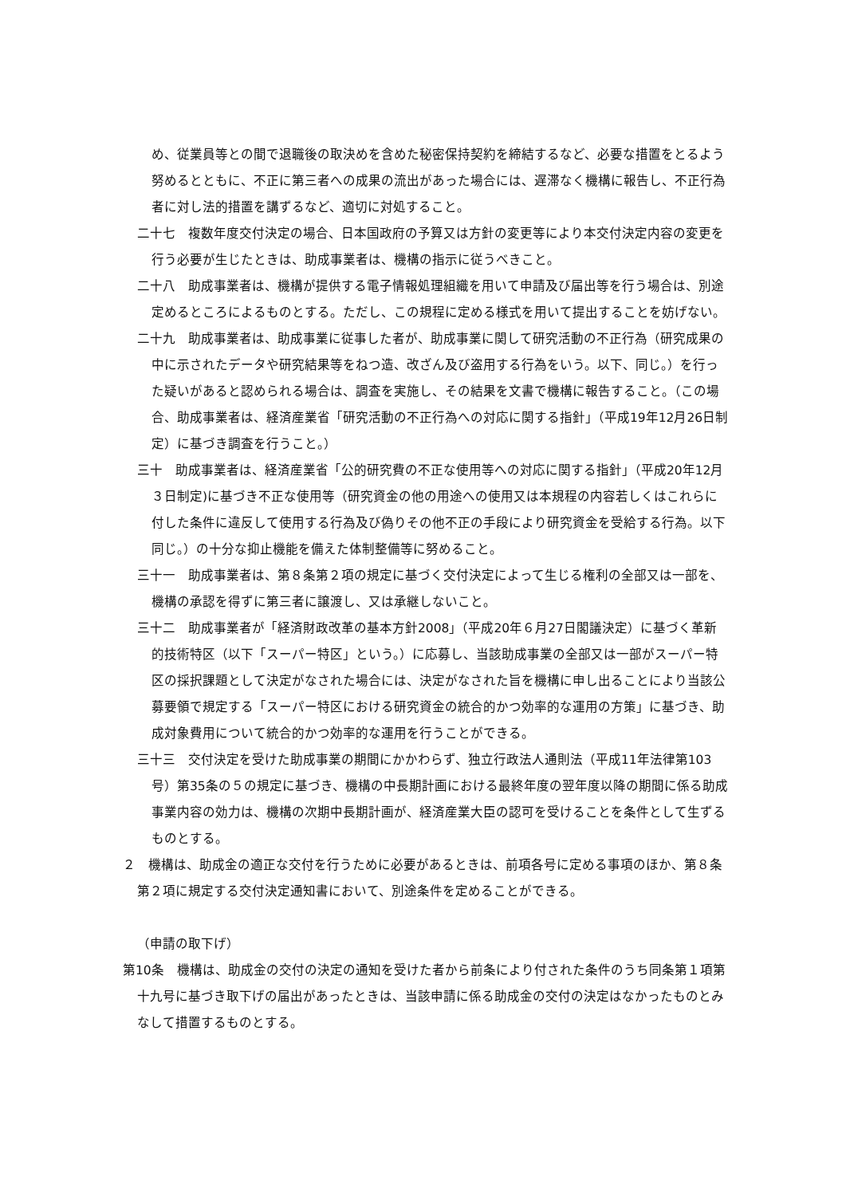め、従業員等との間で退職後の取決めを含めた秘密保持契約を締結するなど、必要な措置をとるよう努めるとともに、不正に第三者への成果の流出があった場合には、遅滞なく機構に報告し、不正行為者に対し法的措置を講ずるなど、適切に対処すること。
二十七　複数年度交付決定の場合、日本国政府の予算又は方針の変更等により本交付決定内容の変更を行う必要が生じたときは、助成事業者は、機構の指示に従うべきこと。
二十八　助成事業者は、機構が提供する電子情報処理組織を用いて申請及び届出等を行う場合は、別途定めるところによるものとする。ただし、この規程に定める様式を用いて提出することを妨げない。
二十九　助成事業者は、助成事業に従事した者が、助成事業に関して研究活動の不正行為（研究成果の中に示されたデータや研究結果等をねつ造、改ざん及び盗用する行為をいう。以下、同じ。）を行った疑いがあると認められる場合は、調査を実施し、その結果を文書で機構に報告すること。（この場合、助成事業者は、経済産業省「研究活動の不正行為への対応に関する指針」（平成19年12月26日制定）に基づき調査を行うこと。）
三十　助成事業者は、経済産業省「公的研究費の不正な使用等への対応に関する指針」（平成20年12月３日制定)に基づき不正な使用等（研究資金の他の用途への使用又は本規程の内容若しくはこれらに付した条件に違反して使用する行為及び偽りその他不正の手段により研究資金を受給する行為。以下同じ。）の十分な抑止機能を備えた体制整備等に努めること。
三十一　助成事業者は、第８条第２項の規定に基づく交付決定によって生じる権利の全部又は一部を、機構の承認を得ずに第三者に譲渡し、又は承継しないこと。
三十二　助成事業者が「経済財政改革の基本方針2008」（平成20年６月27日閣議決定）に基づく革新的技術特区（以下「スーパー特区」という。）に応募し、当該助成事業の全部又は一部がスーパー特区の採択課題として決定がなされた場合には、決定がなされた旨を機構に申し出ることにより当該公募要領で規定する「スーパー特区における研究資金の統合的かつ効率的な運用の方策」に基づき、助成対象費用について統合的かつ効率的な運用を行うことができる。
三十三　交付決定を受けた助成事業の期間にかかわらず、独立行政法人通則法（平成11年法律第103号）第35条の５の規定に基づき、機構の中長期計画における最終年度の翌年度以降の期間に係る助成事業内容の効力は、機構の次期中長期計画が、経済産業大臣の認可を受けることを条件として生ずるものとする。
２　機構は、助成金の適正な交付を行うために必要があるときは、前項各号に定める事項のほか、第８条第２項に規定する交付決定通知書において、別途条件を定めることができる。
（申請の取下げ）
第10条　機構は、助成金の交付の決定の通知を受けた者から前条により付された条件のうち同条第１項第十九号に基づき取下げの届出があったときは、当該申請に係る助成金の交付の決定はなかったものとみなして措置するものとする。